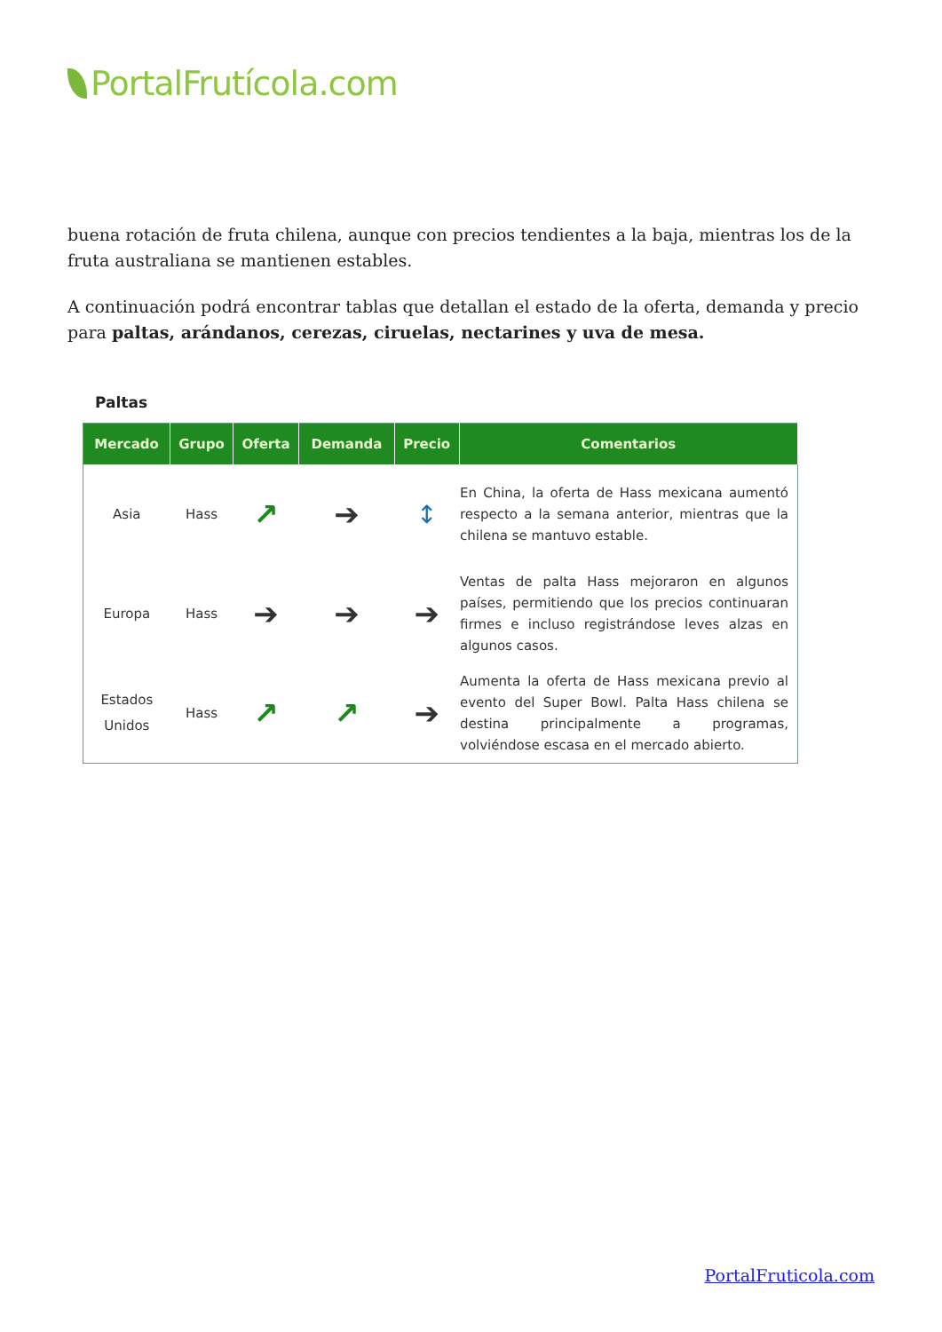PortalFrutícola.com
buena rotación de fruta chilena, aunque con precios tendientes a la baja, mientras los de la fruta australiana se mantienen estables.
A continuación podrá encontrar tablas que detallan el estado de la oferta, demanda y precio para paltas, arándanos, cerezas, ciruelas, nectarines y uva de mesa.
Paltas
| Mercado | Grupo | Oferta | Demanda | Precio | Comentarios |
| --- | --- | --- | --- | --- | --- |
| Asia | Hass | ↗ | ➔ | ↕ | En China, la oferta de Hass mexicana aumentó respecto a la semana anterior, mientras que la chilena se mantuvo estable. |
| Europa | Hass | ➔ | ➔ | ➔ | Ventas de palta Hass mejoraron en algunos países, permitiendo que los precios continuaran firmes e incluso registrándose leves alzas en algunos casos. |
| Estados Unidos | Hass | ↗ | ↗ | ➔ | Aumenta la oferta de Hass mexicana previo al evento del Super Bowl. Palta Hass chilena se destina principalmente a programas, volviéndose escasa en el mercado abierto. |
PortalFruticola.com